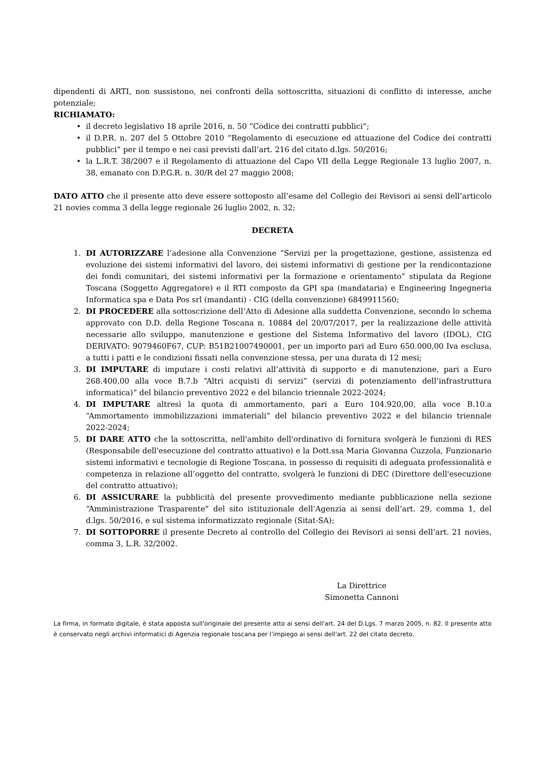dipendenti di ARTI, non sussistono, nei confronti della sottoscritta, situazioni di conflitto di interesse, anche potenziale;
RICHIAMATO:
• il decreto legislativo 18 aprile 2016, n. 50 “Codice dei contratti pubblici”;
• il D.P.R. n. 207 del 5 Ottobre 2010 “Regolamento di esecuzione ed attuazione del Codice dei contratti pubblici” per il tempo e nei casi previsti dall’art. 216 del citato d.lgs. 50/2016;
• la L.R.T. 38/2007 e il Regolamento di attuazione del Capo VII della Legge Regionale 13 luglio 2007, n. 38, emanato con D.P.G.R. n. 30/R del 27 maggio 2008;
DATO ATTO che il presente atto deve essere sottoposto all’esame del Collegio dei Revisori ai sensi dell’articolo 21 novies comma 3 della legge regionale 26 luglio 2002, n. 32;
DECRETA
1. DI AUTORIZZARE l’adesione alla Convenzione “Servizi per la progettazione, gestione, assistenza ed evoluzione dei sistemi informativi del lavoro, dei sistemi informativi di gestione per la rendicontazione dei fondi comunitari, dei sistemi informativi per la formazione e orientamento” stipulata da Regione Toscana (Soggetto Aggregatore) e il RTI composto da GPI spa (mandataria) e Engineering Ingegneria Informatica spa e Data Pos srl (mandanti) - CIG (della convenzione) 6849911560;
2. DI PROCEDERE alla sottoscrizione dell’Atto di Adesione alla suddetta Convenzione, secondo lo schema approvato con D.D. della Regione Toscana n. 10884 del 20/07/2017, per la realizzazione delle attività necessarie allo sviluppo, manutenzione e gestione del Sistema Informativo del lavoro (IDOL), CIG DERIVATO: 9079460F67, CUP: B51B21007490001, per un importo pari ad Euro 650.000,00 Iva esclusa, a tutti i patti e le condizioni fissati nella convenzione stessa, per una durata di 12 mesi;
3. DI IMPUTARE di imputare i costi relativi all’attività di supporto e di manutenzione, pari a Euro 268.400,00 alla voce B.7.b “Altri acquisti di servizi” (servizi di potenziamento dell’infrastruttura informatica)” del bilancio preventivo 2022 e del bilancio triennale 2022-2024;
4. DI IMPUTARE altresì la quota di ammortamento, pari a Euro 104.920,00, alla voce B.10.a “Ammortamento immobilizzazioni immateriali” del bilancio preventivo 2022 e del bilancio triennale 2022-2024;
5. DI DARE ATTO che la sottoscritta, nell'ambito dell'ordinativo di fornitura svolgerà le funzioni di RES (Responsabile dell'esecuzione del contratto attuativo) e la Dott.ssa Maria Giovanna Cuzzola, Funzionario sistemi informativi e tecnologie di Regione Toscana, in possesso di requisiti di adeguata professionalità e competenza in relazione all’oggetto del contratto, svolgerà le funzioni di DEC (Direttore dell'esecuzione del contratto attuativo);
6. DI ASSICURARE la pubblicità del presente provvedimento mediante pubblicazione nella sezione “Amministrazione Trasparente” del sito istituzionale dell’Agenzia ai sensi dell’art. 29, comma 1, del d.lgs. 50/2016, e sul sistema informatizzato regionale (Sitat-SA);
7. DI SOTTOPORRE il presente Decreto al controllo del Collegio dei Revisori ai sensi dell’art. 21 novies, comma 3, L.R. 32/2002.
La Direttrice
Simonetta Cannoni
La firma, in formato digitale, è stata apposta sull'originale del presente atto ai sensi dell'art. 24 del D.Lgs. 7 marzo 2005, n. 82. Il presente atto è conservato negli archivi informatici di Agenzia regionale toscana per l’impiego ai sensi dell'art. 22 del citato decreto.